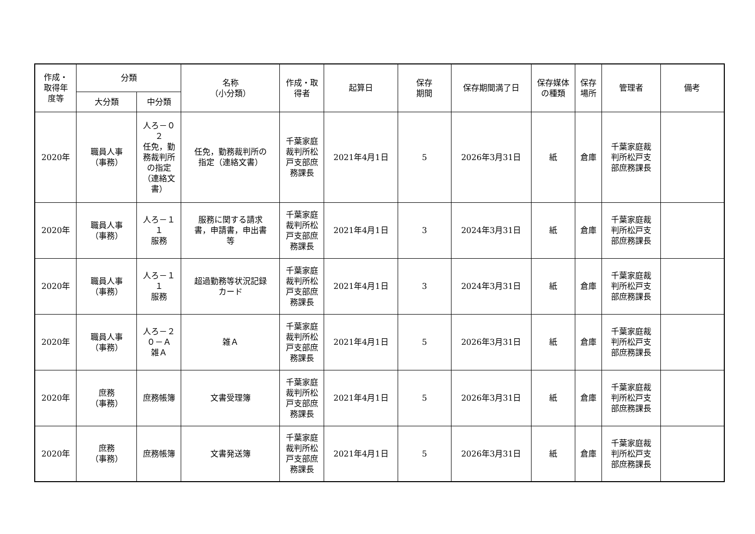| 作成・ 取得年 度等 | 分類 | | 名称 （小分類） | 作成・取 得者 | 起算日 | 保存 期間 | 保存期間満了日 | 保存媒体 の種類 | 保存 場所 | 管理者 | 備考 |
| --- | --- | --- | --- | --- | --- | --- | --- | --- | --- | --- | --- |
| | 大分類 | 中分類 | | | | | | | | | |
| 2020年 | 職員人事 （事務） | 人ろ－０ ２ 任免，勤 務裁判所 の指定 （連絡文 書） | 任免，勤務裁判所の 指定（連絡文書） | 千葉家庭 裁判所松 戸支部庶 務課長 | 2021年4月1日 | 5 | 2026年3月31日 | 紙 | 倉庫 | 千葉家庭裁 判所松戸支 部庶務課長 | |
| 2020年 | 職員人事 （事務） | 人ろ－１ １ 服務 | 服務に関する請求 書，申請書，申出書 等 | 千葉家庭 裁判所松 戸支部庶 務課長 | 2021年4月1日 | 3 | 2024年3月31日 | 紙 | 倉庫 | 千葉家庭裁 判所松戸支 部庶務課長 | |
| 2020年 | 職員人事 （事務） | 人ろ－１ １ 服務 | 超過勤務等状況記録 カード | 千葉家庭 裁判所松 戸支部庶 務課長 | 2021年4月1日 | 3 | 2024年3月31日 | 紙 | 倉庫 | 千葉家庭裁 判所松戸支 部庶務課長 | |
| 2020年 | 職員人事 （事務） | 人ろ－２ ０－Ａ 雑Ａ | 雑Ａ | 千葉家庭 裁判所松 戸支部庶 務課長 | 2021年4月1日 | 5 | 2026年3月31日 | 紙 | 倉庫 | 千葉家庭裁 判所松戸支 部庶務課長 | |
| 2020年 | 庶務 （事務） | 庶務帳簿 | 文書受理簿 | 千葉家庭 裁判所松 戸支部庶 務課長 | 2021年4月1日 | 5 | 2026年3月31日 | 紙 | 倉庫 | 千葉家庭裁 判所松戸支 部庶務課長 | |
| 2020年 | 庶務 （事務） | 庶務帳簿 | 文書発送簿 | 千葉家庭 裁判所松 戸支部庶 務課長 | 2021年4月1日 | 5 | 2026年3月31日 | 紙 | 倉庫 | 千葉家庭裁 判所松戸支 部庶務課長 | |